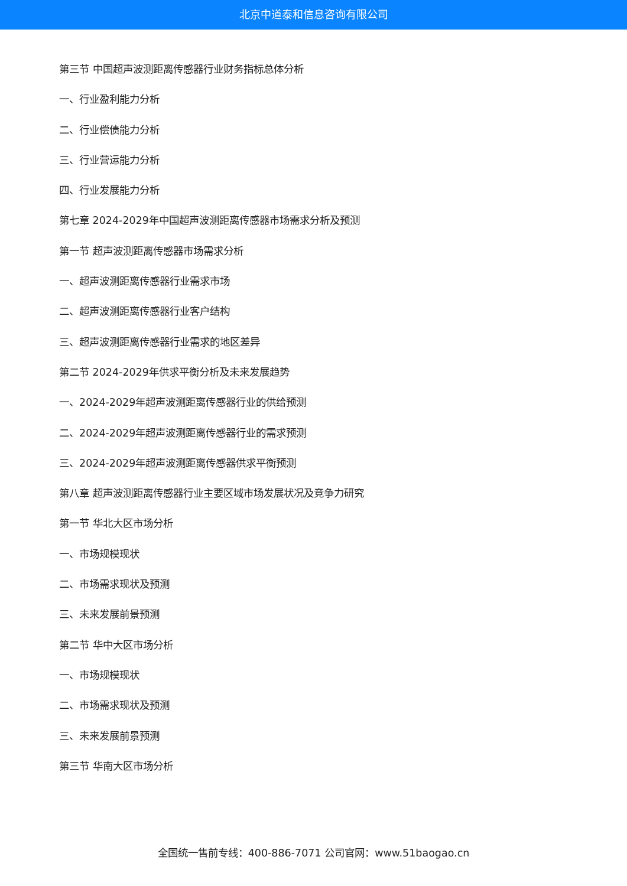北京中道泰和信息咨询有限公司
第三节 中国超声波测距离传感器行业财务指标总体分析
一、行业盈利能力分析
二、行业偿债能力分析
三、行业营运能力分析
四、行业发展能力分析
第七章 2024-2029年中国超声波测距离传感器市场需求分析及预测
第一节 超声波测距离传感器市场需求分析
一、超声波测距离传感器行业需求市场
二、超声波测距离传感器行业客户结构
三、超声波测距离传感器行业需求的地区差异
第二节 2024-2029年供求平衡分析及未来发展趋势
一、2024-2029年超声波测距离传感器行业的供给预测
二、2024-2029年超声波测距离传感器行业的需求预测
三、2024-2029年超声波测距离传感器供求平衡预测
第八章 超声波测距离传感器行业主要区域市场发展状况及竞争力研究
第一节 华北大区市场分析
一、市场规模现状
二、市场需求现状及预测
三、未来发展前景预测
第二节 华中大区市场分析
一、市场规模现状
二、市场需求现状及预测
三、未来发展前景预测
第三节 华南大区市场分析
全国统一售前专线：400-886-7071 公司官网：www.51baogao.cn